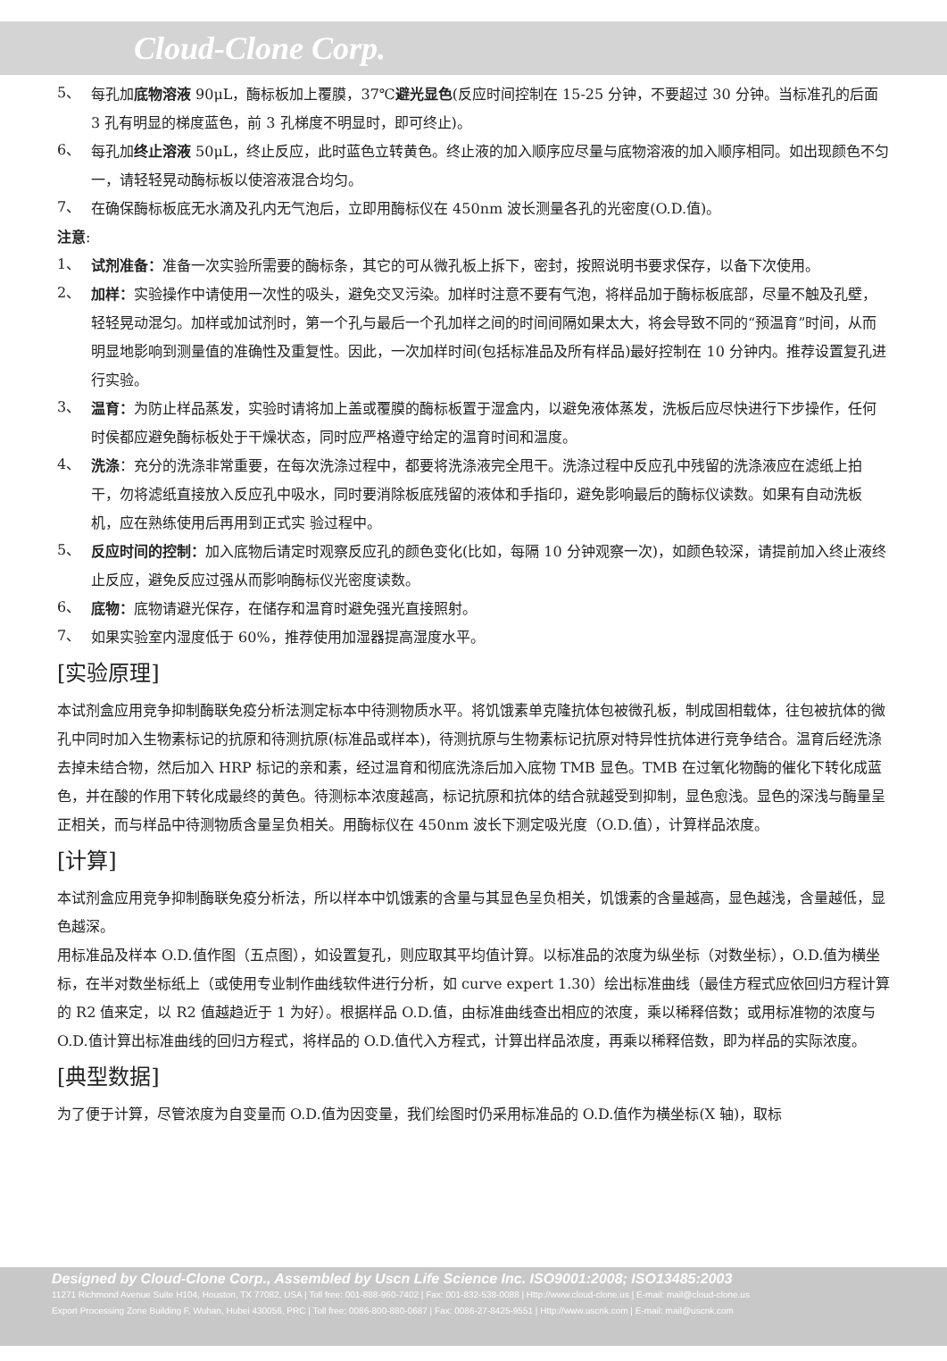Cloud-Clone Corp.
5、
每孔加底物溶液 90μL，酶标板加上覆膜，37℃避光显色(反应时间控制在 15-25 分钟，不要超过 30 分钟。当标准孔的后面 3 孔有明显的梯度蓝色，前 3 孔梯度不明显时，即可终止)。
6、
每孔加终止溶液 50μL，终止反应，此时蓝色立转黄色。终止液的加入顺序应尽量与底物溶液的加入顺序相同。如出现颜色不匀一，请轻轻晃动酶标板以使溶液混合均匀。
7、
在确保酶标板底无水滴及孔内无气泡后，立即用酶标仪在 450nm 波长测量各孔的光密度(O.D.值)。
注意:
1、
试剂准备：准备一次实验所需要的酶标条，其它的可从微孔板上拆下，密封，按照说明书要求保存，以备下次使用。
2、
加样：实验操作中请使用一次性的吸头，避免交叉污染。加样时注意不要有气泡，将样品加于酶标板底部，尽量不触及孔壁，轻轻晃动混匀。加样或加试剂时，第一个孔与最后一个孔加样之间的时间间隔如果太大，将会导致不同的“预温育”时间，从而明显地影响到测量值的准确性及重复性。因此，一次加样时间(包括标准品及所有样品)最好控制在 10 分钟内。推荐设置复孔进行实验。
3、
温育：为防止样品蒸发，实验时请将加上盖或覆膜的酶标板置于湿盒内，以避免液体蒸发，洗板后应尽快进行下步操作，任何时侯都应避免酶标板处于干燥状态，同时应严格遵守给定的温育时间和温度。
4、
洗涤：充分的洗涤非常重要，在每次洗涤过程中，都要将洗涤液完全甩干。洗涤过程中反应孔中残留的洗涤液应在滤纸上拍干，勿将滤纸直接放入反应孔中吸水，同时要消除板底残留的液体和手指印，避免影响最后的酶标仪读数。如果有自动洗板机，应在熟练使用后再用到正式实 验过程中。
5、
反应时间的控制：加入底物后请定时观察反应孔的颜色变化(比如，每隔 10 分钟观察一次)，如颜色较深，请提前加入终止液终止反应，避免反应过强从而影响酶标仪光密度读数。
6、
底物：底物请避光保存，在储存和温育时避免强光直接照射。
7、
如果实验室内湿度低于 60%，推荐使用加湿器提高湿度水平。
[实验原理]
本试剂盒应用竞争抑制酶联免疫分析法测定标本中待测物质水平。将饥饿素单克隆抗体包被微孔板，制成固相载体，往包被抗体的微孔中同时加入生物素标记的抗原和待测抗原(标准品或样本)，待测抗原与生物素标记抗原对特异性抗体进行竞争结合。温育后经洗涤去掉未结合物，然后加入 HRP 标记的亲和素，经过温育和彻底洗涤后加入底物 TMB 显色。TMB 在过氧化物酶的催化下转化成蓝色，并在酸的作用下转化成最终的黄色。待测标本浓度越高，标记抗原和抗体的结合就越受到抑制，显色愈浅。显色的深浅与酶量呈正相关，而与样品中待测物质含量呈负相关。用酶标仪在 450nm 波长下测定吸光度（O.D.值），计算样品浓度。
[计算]
本试剂盒应用竞争抑制酶联免疫分析法，所以样本中饥饿素的含量与其显色呈负相关，饥饿素的含量越高，显色越浅，含量越低，显色越深。
用标准品及样本 O.D.值作图（五点图），如设置复孔，则应取其平均值计算。以标准品的浓度为纵坐标（对数坐标），O.D.值为横坐标，在半对数坐标纸上（或使用专业制作曲线软件进行分析，如 curve expert 1.30）绘出标准曲线（最佳方程式应依回归方程计算的 R2 值来定，以 R2 值越趋近于 1 为好）。根据样品 O.D.值，由标准曲线查出相应的浓度，乘以稀释倍数；或用标准物的浓度与 O.D.值计算出标准曲线的回归方程式，将样品的 O.D.值代入方程式，计算出样品浓度，再乘以稀释倍数，即为样品的实际浓度。
[典型数据]
为了便于计算，尽管浓度为自变量而 O.D.值为因变量，我们绘图时仍采用标准品的 O.D.值作为横坐标(X 轴)，取标
Designed by Cloud-Clone Corp., Assembled by Uscn Life Science Inc. ISO9001:2008; ISO13485:2003
11271 Richmond Avenue Suite H104, Houston, TX 77082, USA | Toll free: 001-888-960-7402 | Fax: 001-832-538-0088 | Http://www.cloud-clone.us | E-mail: mail@cloud-clone.us
Export Processing Zone Building F, Wuhan, Hubei 430056, PRC | Toll free: 0086-800-880-0687 | Fax: 0086-27-8425-9551 | Http://www.uscnk.com | E-mail: mail@uscnk.com